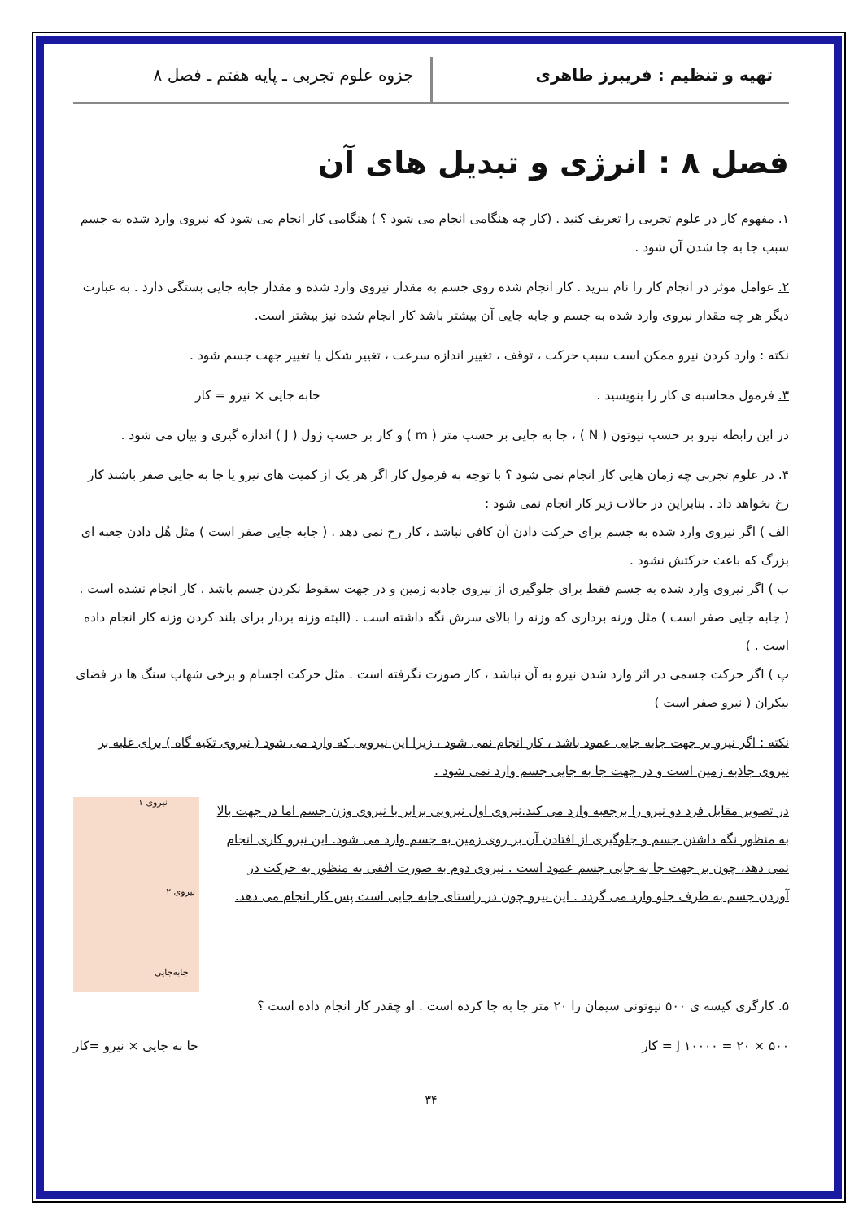تهیه و تنظیم : فریبرز طاهری جزوه علوم تجربی ـ پایه هفتم ـ فصل ۸
فصل ۸ : انرژی و تبدیل های آن
۱. مفهوم کار در علوم تجربی را تعریف کنید . (کار چه هنگامی انجام می شود ؟ ) هنگامی کار انجام می شود که نیروی وارد شده به جسم سبب جا به جا شدن آن شود .
۲. عوامل موثر در انجام کار را نام ببرید . کار انجام شده روی جسم به مقدار نیروی وارد شده و مقدار جابه جایی بستگی دارد . به عبارت دیگر هر چه مقدار نیروی وارد شده به جسم و جابه جایی آن بیشتر باشد کار انجام شده نیز بیشتر است.
نکته : وارد کردن نیرو ممکن است سبب حرکت ، توقف ، تغییر اندازه سرعت ، تغییر شکل یا تغییر جهت جسم شود .
۳. فرمول محاسبه ی کار را بنویسید . جابه جایی × نیرو = کار
در این رابطه نیرو بر حسب نیوتون ( N ) ، جا به جایی بر حسب متر ( m ) و کار بر حسب ژول ( J ) اندازه گیری و بیان می شود .
۴. در علوم تجربی چه زمان هایی کار انجام نمی شود ؟ با توجه به فرمول کار اگر هر یک از کمیت های نیرو یا جا به جایی صفر باشند کار رخ نخواهد داد . بنابراین در حالات زیر کار انجام نمی شود :
الف ) اگر نیروی وارد شده به جسم برای حرکت دادن آن کافی نباشد ، کار رخ نمی دهد . ( جابه جایی صفر است ) مثل هُل دادن جعبه ای بزرگ که باعث حرکتش نشود .
ب ) اگر نیروی وارد شده به جسم فقط برای جلوگیری از نیروی جاذبه زمین و در جهت سقوط نکردن جسم باشد ، کار انجام نشده است . ( جابه جایی صفر است ) مثل وزنه برداری که وزنه را بالای سرش نگه داشته است . (البته وزنه بردار برای بلند کردن وزنه کار انجام داده است . )
پ ) اگر حرکت جسمی در اثر وارد شدن نیرو به آن نباشد ، کار صورت نگرفته است . مثل حرکت اجسام و برخی شهاب سنگ ها در فضای بیکران ( نیرو صفر است )
نکته : اگر نیرو بر جهت جابه جایی عمود باشد ، کار انجام نمی شود ، زیرا این نیرویی که وارد می شود ( نیروی تکیه گاه ) برای غلبه بر نیروی جاذبه زمین است و در جهت جا به جایی جسم وارد نمی شود .
در تصویر مقابل فرد دو نیرو را برجعبه وارد می کند.نیروی اول نیرویی برابر با نیروی وزن جسم اما در جهت بالا به منظور نگه داشتن جسم و جلوگیری از افتادن آن بر روی زمین به جسم وارد می شود. این نیرو کاری انجام نمی دهد، چون بر جهت جا به جایی جسم عمود است . نیروی دوم به صورت افقی به منظور به حرکت در آوردن جسم به طرف جلو وارد می گردد . این نیرو چون در راستای جابه جایی است پس کار انجام می دهد.
نیروی ۱
نیروی ۲
جابه‌جایی
۵. کارگری کیسه ی ۵۰۰ نیوتونی سیمان را ۲۰ متر جا به جا کرده است . او چقدر کار انجام داده است ؟
J ۱۰۰۰۰ = ۲۰ × ۵۰۰ = کار جا به جایی × نیرو =کار
۳۴